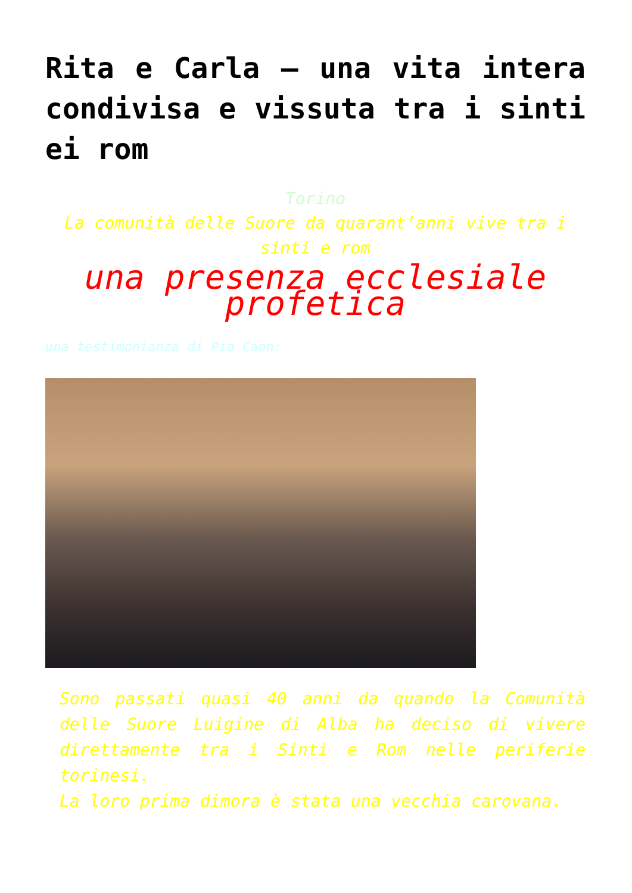Rita e Carla – una vita intera condivisa e vissuta tra i sinti ei rom
Torino
La comunità delle Suore da quarant’anni vive tra i sinti e rom
una presenza ecclesiale profetica
una testimonianza di Pio Caon:
Sono passati quasi 40 anni da quando la Comunità delle Suore Luigine di Alba ha deciso di vivere direttamente tra i Sinti e Rom nelle periferie torinesi.
La loro prima dimora è stata una vecchia carovana.